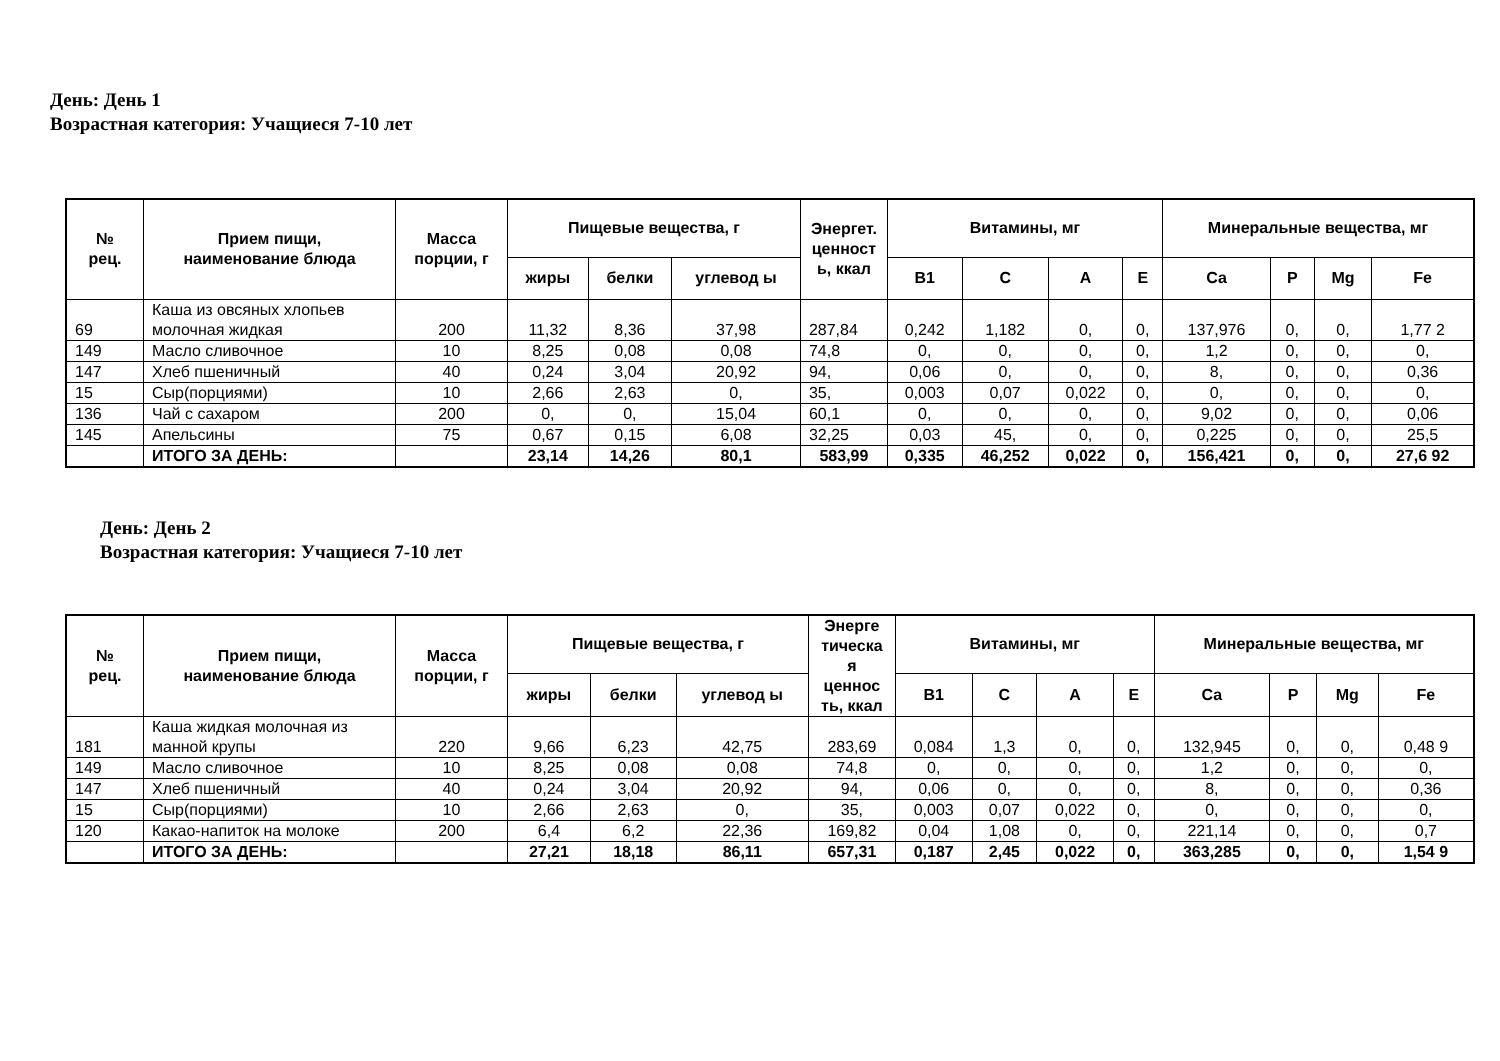День: День 1
Возрастная категория: Учащиеся 7-10 лет
| № рец. | Прием пищи, наименование блюда | Масса порции, г | Пищевые вещества, г | | | Энергет. ценност ь, ккал | Витамины, мг | | | | Минеральные вещества, мг | | | |
| --- | --- | --- | --- | --- | --- | --- | --- | --- | --- | --- | --- | --- | --- | --- |
| | | | жиры | белки | углевод ы | | В1 | С | А | Е | Са | Р | Mg | Fe |
| 69 | Каша из овсяных хлопьев молочная жидкая | 200 | 11,32 | 8,36 | 37,98 | 287,84 | 0,242 | 1,182 | 0, | 0, | 137,976 | 0, | 0, | 1,77 2 |
| 149 | Масло сливочное | 10 | 8,25 | 0,08 | 0,08 | 74,8 | 0, | 0, | 0, | 0, | 1,2 | 0, | 0, | 0, |
| 147 | Хлеб пшеничный | 40 | 0,24 | 3,04 | 20,92 | 94, | 0,06 | 0, | 0, | 0, | 8, | 0, | 0, | 0,36 |
| 15 | Сыр(порциями) | 10 | 2,66 | 2,63 | 0, | 35, | 0,003 | 0,07 | 0,022 | 0, | 0, | 0, | 0, | 0, |
| 136 | Чай с сахаром | 200 | 0, | 0, | 15,04 | 60,1 | 0, | 0, | 0, | 0, | 9,02 | 0, | 0, | 0,06 |
| 145 | Апельсины | 75 | 0,67 | 0,15 | 6,08 | 32,25 | 0,03 | 45, | 0, | 0, | 0,225 | 0, | 0, | 25,5 |
| | ИТОГО ЗА ДЕНЬ: | | 23,14 | 14,26 | 80,1 | 583,99 | 0,335 | 46,252 | 0,022 | 0, | 156,421 | 0, | 0, | 27,6 92 |
День: День 2
Возрастная категория: Учащиеся 7-10 лет
| № рец. | Прием пищи, наименование блюда | Масса порции, г | Пищевые вещества, г | | | Энерге тическа я ценнос ть, ккал | Витамины, мг | | | | Минеральные вещества, мг | | | |
| --- | --- | --- | --- | --- | --- | --- | --- | --- | --- | --- | --- | --- | --- | --- |
| | | | жиры | белки | углевод ы | | В1 | С | А | Е | Са | Р | Mg | Fe |
| 181 | Каша жидкая молочная из манной крупы | 220 | 9,66 | 6,23 | 42,75 | 283,69 | 0,084 | 1,3 | 0, | 0, | 132,945 | 0, | 0, | 0,48 9 |
| 149 | Масло сливочное | 10 | 8,25 | 0,08 | 0,08 | 74,8 | 0, | 0, | 0, | 0, | 1,2 | 0, | 0, | 0, |
| 147 | Хлеб пшеничный | 40 | 0,24 | 3,04 | 20,92 | 94, | 0,06 | 0, | 0, | 0, | 8, | 0, | 0, | 0,36 |
| 15 | Сыр(порциями) | 10 | 2,66 | 2,63 | 0, | 35, | 0,003 | 0,07 | 0,022 | 0, | 0, | 0, | 0, | 0, |
| 120 | Какао-напиток на молоке | 200 | 6,4 | 6,2 | 22,36 | 169,82 | 0,04 | 1,08 | 0, | 0, | 221,14 | 0, | 0, | 0,7 |
| | ИТОГО ЗА ДЕНЬ: | | 27,21 | 18,18 | 86,11 | 657,31 | 0,187 | 2,45 | 0,022 | 0, | 363,285 | 0, | 0, | 1,54 9 |